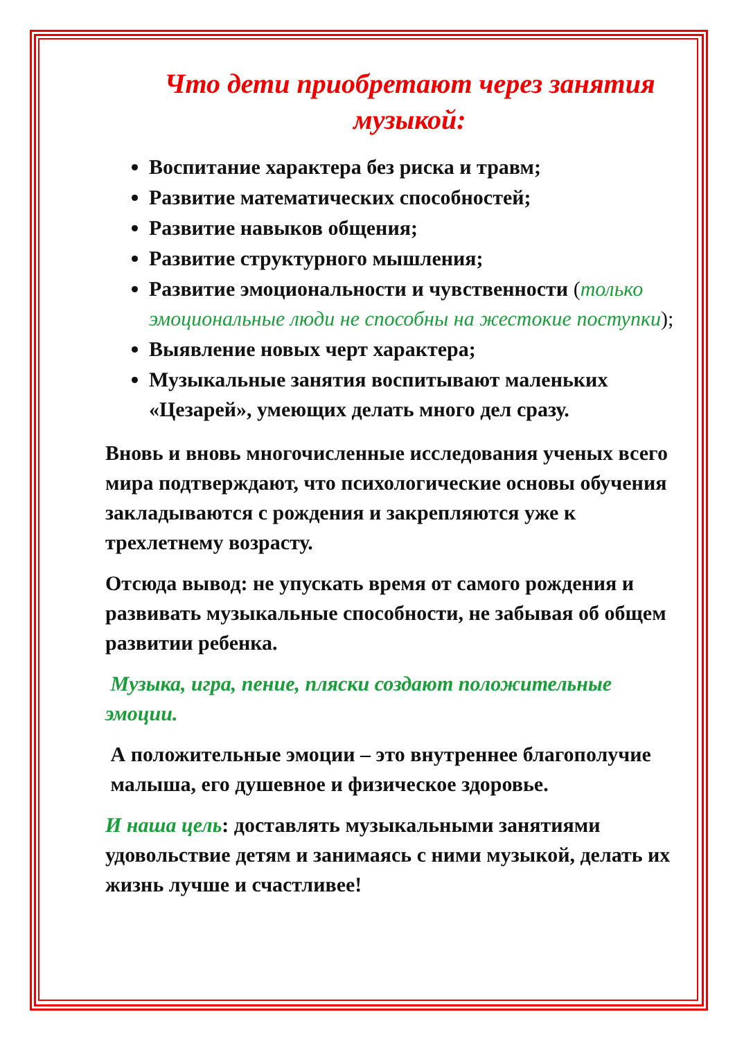Что дети приобретают через занятия музыкой:
Воспитание характера без риска и травм;
Развитие математических способностей;
Развитие навыков общения;
Развитие структурного мышления;
Развитие эмоциональности и чувственности (только эмоциональные люди не способны на жестокие поступки);
Выявление новых черт характера;
Музыкальные занятия воспитывают маленьких «Цезарей», умеющих делать много дел сразу.
Вновь и вновь многочисленные исследования ученых всего мира подтверждают, что психологические основы обучения закладываются с рождения и закрепляются уже к трехлетнему возрасту.
Отсюда вывод: не упускать время от самого рождения и развивать музыкальные способности, не забывая об общем развитии ребенка.
Музыка, игра, пение, пляски создают положительные эмоции.
А положительные эмоции – это внутреннее благополучие малыша, его душевное и физическое здоровье.
И наша цель: доставлять музыкальными занятиями удовольствие детям и занимаясь с ними музыкой, делать их жизнь лучше и счастливее!